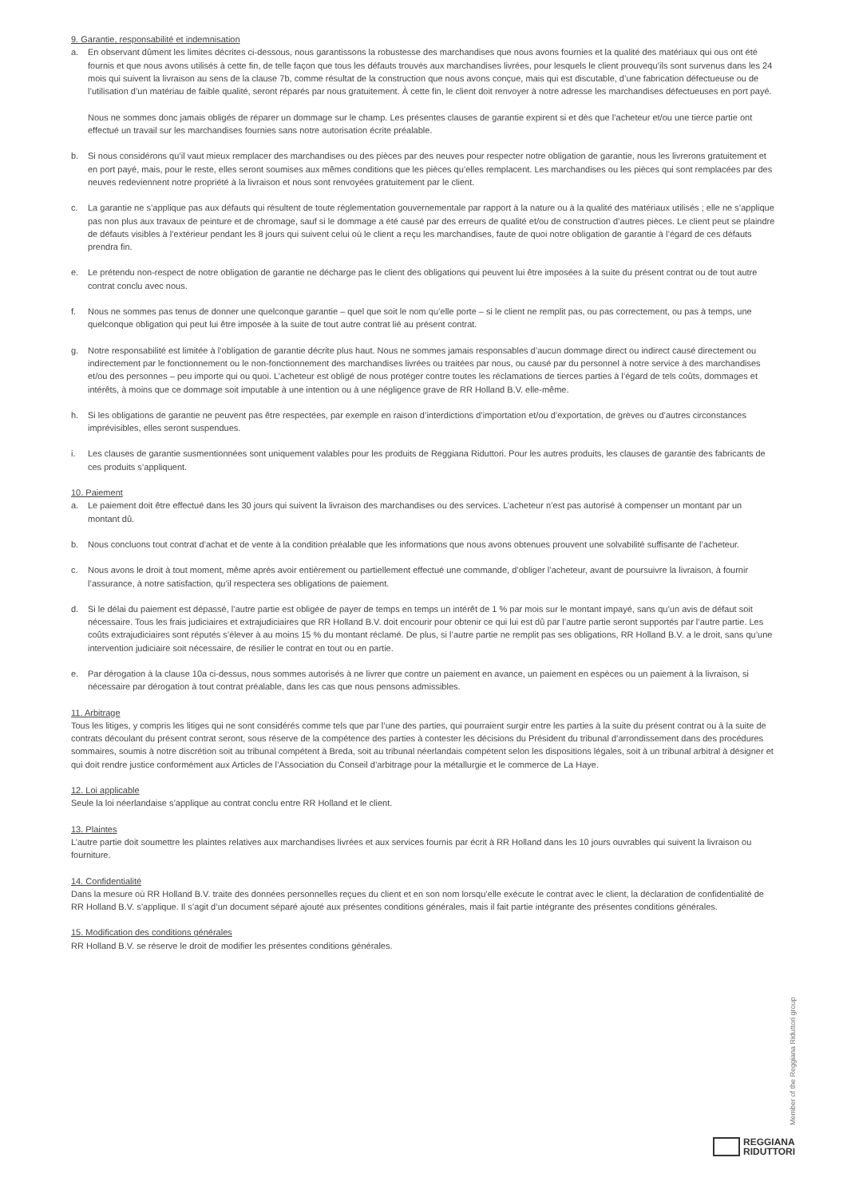9. Garantie, responsabilité et indemnisation
a. En observant dûment les limites décrites ci-dessous, nous garantissons la robustesse des marchandises que nous avons fournies et la qualité des matériaux qui ous ont été fournis et que nous avons utilisés à cette fin, de telle façon que tous les défauts trouvés aux marchandises livrées, pour lesquels le client prouvequ’ils sont survenus dans les 24 mois qui suivent la livraison au sens de la clause 7b, comme résultat de la construction que nous avons conçue, mais qui est discutable, d’une fabrication défectueuse ou de l’utilisation d’un matériau de faible qualité, seront réparés par nous gratuitement. À cette fin, le client doit renvoyer à notre adresse les marchandises défectueuses en port payé.
Nous ne sommes donc jamais obligés de réparer un dommage sur le champ. Les présentes clauses de garantie expirent si et dès que l’acheteur et/ou une tierce partie ont effectué un travail sur les marchandises fournies sans notre autorisation écrite préalable.
b. Si nous considérons qu’il vaut mieux remplacer des marchandises ou des pièces par des neuves pour respecter notre obligation de garantie, nous les livrerons gratuitement et en port payé, mais, pour le reste, elles seront soumises aux mêmes conditions que les pièces qu’elles remplacent. Les marchandises ou les pièces qui sont remplacées par des neuves redeviennent notre propriété à la livraison et nous sont renvoyées gratuitement par le client.
c. La garantie ne s’applique pas aux défauts qui résultent de toute réglementation gouvernementale par rapport à la nature ou à la qualité des matériaux utilisés ; elle ne s’applique pas non plus aux travaux de peinture et de chromage, sauf si le dommage a été causé par des erreurs de qualité et/ou de construction d’autres pièces. Le client peut se plaindre de défauts visibles à l’extérieur pendant les 8 jours qui suivent celui où le client a reçu les marchandises, faute de quoi notre obligation de garantie à l’égard de ces défauts prendra fin.
e. Le prétendu non-respect de notre obligation de garantie ne décharge pas le client des obligations qui peuvent lui être imposées à la suite du présent contrat ou de tout autre contrat conclu avec nous.
f. Nous ne sommes pas tenus de donner une quelconque garantie – quel que soit le nom qu’elle porte – si le client ne remplit pas, ou pas correctement, ou pas à temps, une quelconque obligation qui peut lui être imposée à la suite de tout autre contrat lié au présent contrat.
g. Notre responsabilité est limitée à l’obligation de garantie décrite plus haut. Nous ne sommes jamais responsables d’aucun dommage direct ou indirect causé directement ou indirectement par le fonctionnement ou le non-fonctionnement des marchandises livrées ou traitées par nous, ou causé par du personnel à notre service à des marchandises et/ou des personnes – peu importe qui ou quoi. L’acheteur est obligé de nous protéger contre toutes les réclamations de tierces parties à l’égard de tels coûts, dommages et intérêts, à moins que ce dommage soit imputable à une intention ou à une négligence grave de RR Holland B.V. elle-même.
h. Si les obligations de garantie ne peuvent pas être respectées, par exemple en raison d’interdictions d’importation et/ou d’exportation, de grèves ou d’autres circonstances imprévisibles, elles seront suspendues.
i. Les clauses de garantie susmentionnées sont uniquement valables pour les produits de Reggiana Riduttori. Pour les autres produits, les clauses de garantie des fabricants de ces produits s’appliquent.
10. Paiement
a. Le paiement doit être effectué dans les 30 jours qui suivent la livraison des marchandises ou des services. L’acheteur n’est pas autorisé à compenser un montant par un montant dû.
b. Nous concluons tout contrat d’achat et de vente à la condition préalable que les informations que nous avons obtenues prouvent une solvabilité suffisante de l’acheteur.
c. Nous avons le droit à tout moment, même après avoir entièrement ou partiellement effectué une commande, d’obliger l’acheteur, avant de poursuivre la livraison, à fournir l’assurance, à notre satisfaction, qu’il respectera ses obligations de paiement.
d. Si le délai du paiement est dépassé, l’autre partie est obligée de payer de temps en temps un intérêt de 1 % par mois sur le montant impayé, sans qu’un avis de défaut soit nécessaire. Tous les frais judiciaires et extrajudiciaires que RR Holland B.V. doit encourir pour obtenir ce qui lui est dû par l’autre partie seront supportés par l’autre partie. Les coûts extrajudiciaires sont réputés s’élever à au moins 15 % du montant réclamé. De plus, si l’autre partie ne remplit pas ses obligations, RR Holland B.V. a le droit, sans qu’une intervention judiciaire soit nécessaire, de résilier le contrat en tout ou en partie.
e. Par dérogation à la clause 10a ci-dessus, nous sommes autorisés à ne livrer que contre un paiement en avance, un paiement en espèces ou un paiement à la livraison, si nécessaire par dérogation à tout contrat préalable, dans les cas que nous pensons admissibles.
11. Arbitrage
Tous les litiges, y compris les litiges qui ne sont considérés comme tels que par l’une des parties, qui pourraient surgir entre les parties à la suite du présent contrat ou à la suite de contrats découlant du présent contrat seront, sous réserve de la compétence des parties à contester les décisions du Président du tribunal d’arrondissement dans des procédures sommaires, soumis à notre discrétion soit au tribunal compétent à Breda, soit au tribunal néerlandais compétent selon les dispositions légales, soit à un tribunal arbitral à désigner et qui doit rendre justice conformément aux Articles de l’Association du Conseil d’arbitrage pour la métallurgie et le commerce de La Haye.
12. Loi applicable
Seule la loi néerlandaise s’applique au contrat conclu entre RR Holland et le client.
13. Plaintes
L’autre partie doit soumettre les plaintes relatives aux marchandises livrées et aux services fournis par écrit à RR Holland dans les 10 jours ouvrables qui suivent la livraison ou fourniture.
14. Confidentialité
Dans la mesure où RR Holland B.V. traite des données personnelles reçues du client et en son nom lorsqu’elle exécute le contrat avec le client, la déclaration de confidentialité de RR Holland B.V. s’applique. Il s’agit d’un document séparé ajouté aux présentes conditions générales, mais il fait partie intégrante des présentes conditions générales.
15. Modification des conditions générales
RR Holland B.V. se réserve le droit de modifier les présentes conditions générales.
Member of the Reggiana Riduttori group
REGGIANA
RIDUTTORI